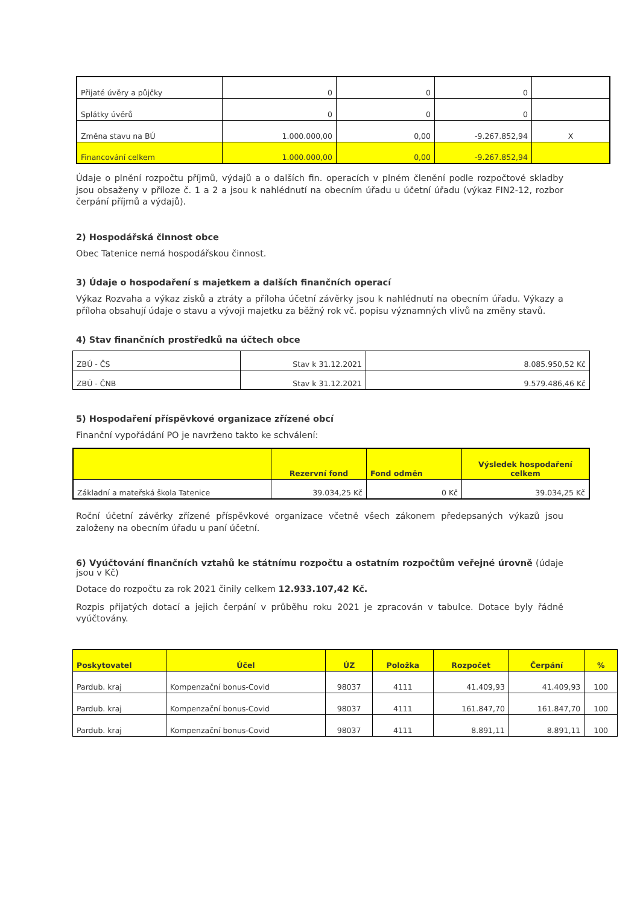| Přijaté úvěry a půjčky | 0 | 0 | 0 | |
| Splátky úvěrů | 0 | 0 | 0 | |
| Změna stavu na BÚ | 1.000.000,00 | 0,00 | -9.267.852,94 | X |
| Financování celkem | 1.000.000,00 | 0,00 | -9.267.852,94 | |
Údaje o plnění rozpočtu příjmů, výdajů a o dalších fin. operacích v plném členění podle rozpočtové skladby jsou obsaženy v příloze č. 1 a 2 a jsou k nahlédnutí na obecním úřadu u účetní úřadu (výkaz FIN2-12, rozbor čerpání příjmů a výdajů).
2) Hospodářská činnost obce
Obec Tatenice nemá hospodářskou činnost.
3) Údaje o hospodaření s majetkem a dalších finančních operací
Výkaz Rozvaha a výkaz zisků a ztráty a příloha účetní závěrky jsou k nahlédnutí na obecním úřadu. Výkazy a příloha obsahují údaje o stavu a vývoji majetku za běžný rok vč. popisu významných vlivů na změny stavů.
4) Stav finančních prostředků na účtech obce
| ZBÚ - ČS | Stav k 31.12.2021 | 8.085.950,52 Kč |
| ZBÚ - ČNB | Stav k 31.12.2021 | 9.579.486,46 Kč |
5) Hospodaření příspěvkové organizace zřízené obcí
Finanční vypořádání PO je navrženo takto ke schválení:
| | Rezervní fond | Fond odměn | Výsledek hospodaření celkem |
| --- | --- | --- | --- |
| Základní a mateřská škola Tatenice | 39.034,25 Kč | 0 Kč | 39.034,25 Kč |
Roční účetní závěrky zřízené příspěvkové organizace včetně všech zákonem předepsaných výkazů jsou založeny na obecním úřadu u paní účetní.
6) Vyúčtování finančních vztahů ke státnímu rozpočtu a ostatním rozpočtům veřejné úrovně (údaje jsou v Kč)
Dotace do rozpočtu za rok 2021 činily celkem 12.933.107,42 Kč.
Rozpis přijatých dotací a jejich čerpání v průběhu roku 2021 je zpracován v tabulce. Dotace byly řádně vyúčtovány.
| Poskytovatel | Účel | ÚZ | Položka | Rozpočet | Čerpání | % |
| --- | --- | --- | --- | --- | --- | --- |
| Pardub. kraj | Kompenzační bonus-Covid | 98037 | 4111 | 41.409,93 | 41.409,93 | 100 |
| Pardub. kraj | Kompenzační bonus-Covid | 98037 | 4111 | 161.847,70 | 161.847,70 | 100 |
| Pardub. kraj | Kompenzační bonus-Covid | 98037 | 4111 | 8.891,11 | 8.891,11 | 100 |